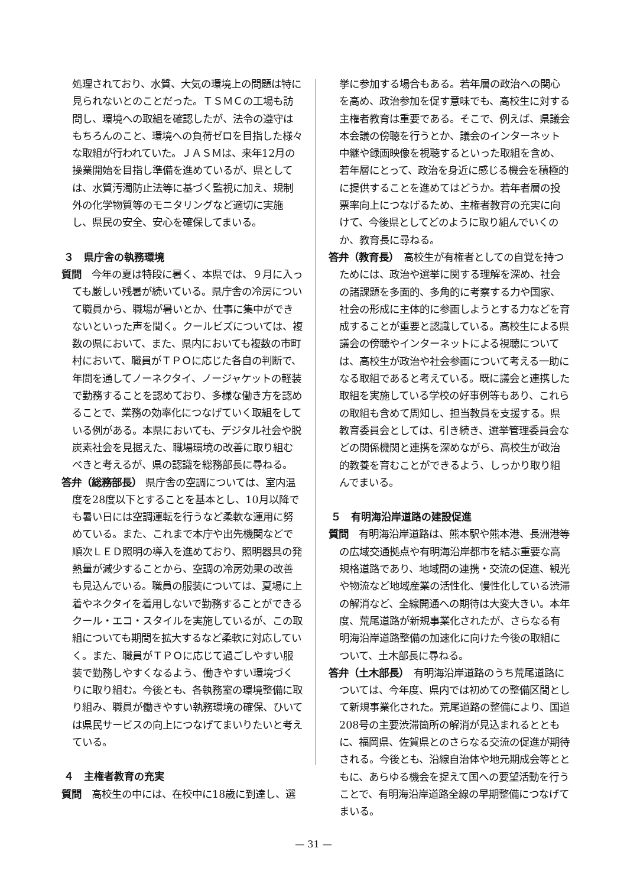処理されており、水質、大気の環境上の問題は特に見られないとのことだった。ＴＳＭＣの工場も訪問し、環境への取組を確認したが、法令の遵守はもちろんのこと、環境への負荷ゼロを目指した様々な取組が行われていた。ＪＡＳＭは、来年12月の操業開始を目指し準備を進めているが、県としては、水質汚濁防止法等に基づく監視に加え、規制外の化学物質等のモニタリングなど適切に実施し、県民の安全、安心を確保してまいる。
３　県庁舎の執務環境
質問　今年の夏は特段に暑く、本県では、９月に入っても厳しい残暑が続いている。県庁舎の冷房について職員から、職場が暑いとか、仕事に集中ができないといった声を聞く。クールビズについては、複数の県において、また、県内においても複数の市町村において、職員がＴＰＯに応じた各自の判断で、年間を通してノーネクタイ、ノージャケットの軽装で勤務することを認めており、多様な働き方を認めることで、業務の効率化につなげていく取組をしている例がある。本県においても、デジタル社会や脱炭素社会を見据えた、職場環境の改善に取り組むべきと考えるが、県の認識を総務部長に尋ねる。
答弁（総務部長） 県庁舎の空調については、室内温度を28度以下とすることを基本とし、10月以降でも暑い日には空調運転を行うなど柔軟な運用に努めている。また、これまで本庁や出先機関などで順次ＬＥＤ照明の導入を進めており、照明器具の発熱量が減少することから、空調の冷房効果の改善も見込んでいる。職員の服装については、夏場に上着やネクタイを着用しないで勤務することができるクール・エコ・スタイルを実施しているが、この取組についても期間を拡大するなど柔軟に対応していく。また、職員がＴＰＯに応じて過ごしやすい服装で勤務しやすくなるよう、働きやすい環境づくりに取り組む。今後とも、各執務室の環境整備に取り組み、職員が働きやすい執務環境の確保、ひいては県民サービスの向上につなげてまいりたいと考えている。
４　主権者教育の充実
質問　高校生の中には、在校中に18歳に到達し、選
挙に参加する場合もある。若年層の政治への関心を高め、政治参加を促す意味でも、高校生に対する主権者教育は重要である。そこで、例えば、県議会本会議の傍聴を行うとか、議会のインターネット中継や録画映像を視聴するといった取組を含め、若年層にとって、政治を身近に感じる機会を積極的に提供することを進めてはどうか。若年者層の投票率向上につなげるため、主権者教育の充実に向けて、今後県としてどのように取り組んでいくのか、教育長に尋ねる。
答弁（教育長）　高校生が有権者としての自覚を持つためには、政治や選挙に関する理解を深め、社会の諸課題を多面的、多角的に考察する力や国家、社会の形成に主体的に参画しようとする力などを育成することが重要と認識している。高校生による県議会の傍聴やインターネットによる視聴については、高校生が政治や社会参画について考える一助になる取組であると考えている。既に議会と連携した取組を実施している学校の好事例等もあり、これらの取組も含めて周知し、担当教員を支援する。県教育委員会としては、引き続き、選挙管理委員会などの関係機関と連携を深めながら、高校生が政治的教養を育むことができるよう、しっかり取り組んでまいる。
５　有明海沿岸道路の建設促進
質問　有明海沿岸道路は、熊本駅や熊本港、長洲港等の広域交通拠点や有明海沿岸都市を結ぶ重要な高規格道路であり、地域間の連携・交流の促進、観光や物流など地域産業の活性化、慢性化している渋滞の解消など、全線開通への期待は大変大きい。本年度、荒尾道路が新規事業化されたが、さらなる有明海沿岸道路整備の加速化に向けた今後の取組について、土木部長に尋ねる。
答弁（土木部長）　有明海沿岸道路のうち荒尾道路については、今年度、県内では初めての整備区間として新規事業化された。荒尾道路の整備により、国道208号の主要渋滞箇所の解消が見込まれるとともに、福岡県、佐賀県とのさらなる交流の促進が期待される。今後とも、沿線自治体や地元期成会等とともに、あらゆる機会を捉えて国への要望活動を行うことで、有明海沿岸道路全線の早期整備につなげてまいる。
— 31 —